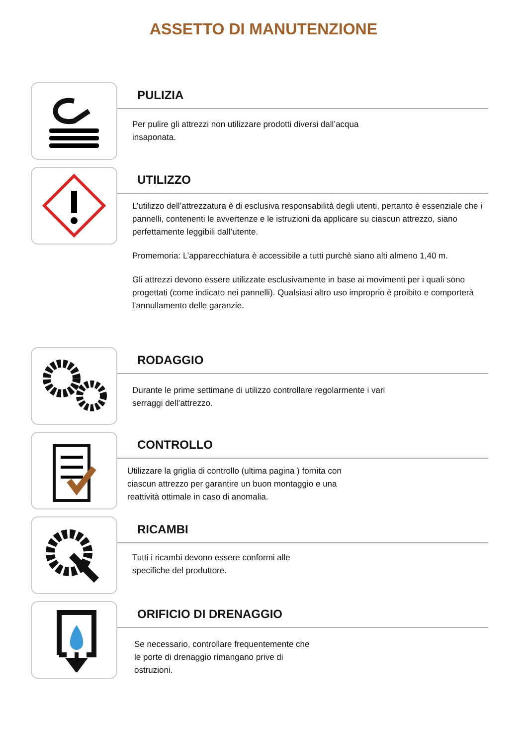ASSETTO DI MANUTENZIONE
PULIZIA
Per pulire gli attrezzi non utilizzare prodotti diversi dall’acqua
insaponata.
UTILIZZO
L’utilizzo dell’attrezzatura è di esclusiva responsabilità degli utenti, pertanto è essenziale che i pannelli, contenenti le avvertenze e le istruzioni da applicare su ciascun attrezzo, siano perfettamente leggibili dall’utente.
Promemoria: L’apparecchiatura è accessibile a tutti purchè siano alti almeno 1,40 m.
Gli attrezzi devono essere utilizzate esclusivamente in base ai movimenti per i quali sono progettati (come indicato nei pannelli). Qualsiasi altro uso improprio è proibito e comporterà l’annullamento delle garanzie.
RODAGGIO
Durante le prime settimane di utilizzo controllare regolarmente i vari
serraggi dell’attrezzo.
CONTROLLO
Utilizzare la griglia di controllo (ultima pagina ) fornita con
ciascun attrezzo per garantire un buon montaggio e una
reattività ottimale in caso di anomalia.
RICAMBI
Tutti i ricambi devono essere conformi alle
specifiche del produttore.
ORIFICIO DI DRENAGGIO
Se necessario, controllare frequentemente che
le porte di drenaggio rimangano prive di
ostruzioni.